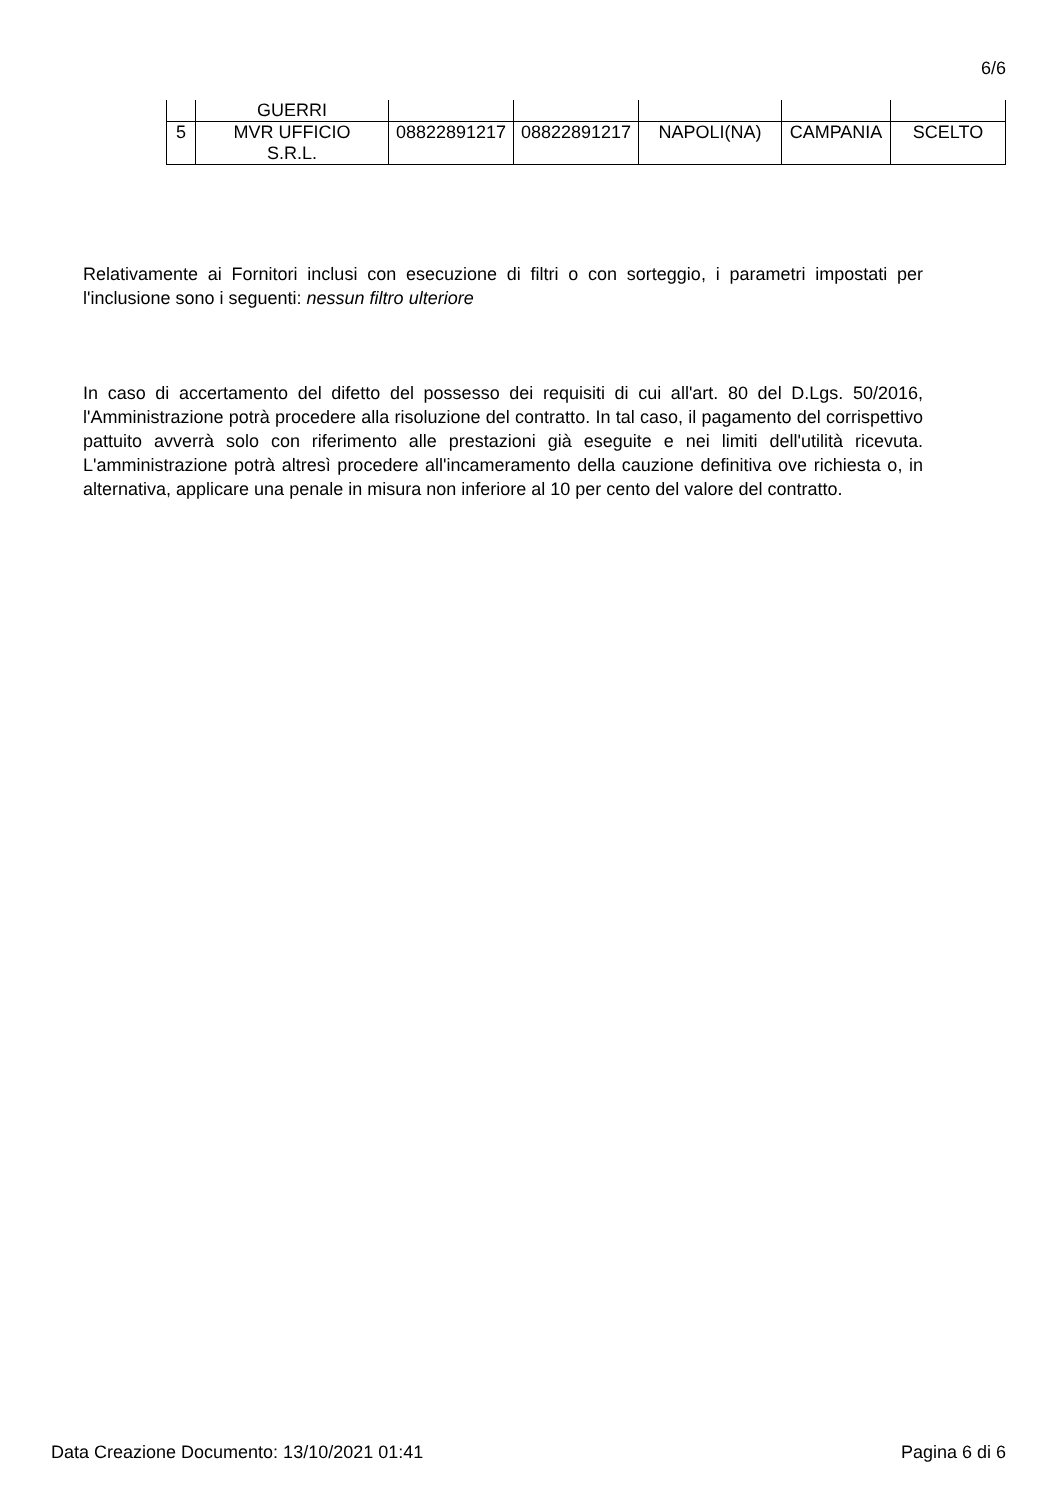6/6
| | GUERRI | | | | | |
| 5 | MVR UFFICIO S.R.L. | 08822891217 | 08822891217 | NAPOLI(NA) | CAMPANIA | SCELTO |
Relativamente ai Fornitori inclusi con esecuzione di filtri o con sorteggio, i parametri impostati per l'inclusione sono i seguenti: nessun filtro ulteriore
In caso di accertamento del difetto del possesso dei requisiti di cui all'art. 80 del D.Lgs. 50/2016, l'Amministrazione potrà procedere alla risoluzione del contratto. In tal caso, il pagamento del corrispettivo pattuito avverrà solo con riferimento alle prestazioni già eseguite e nei limiti dell'utilità ricevuta. L'amministrazione potrà altresì procedere all'incameramento della cauzione definitiva ove richiesta o, in alternativa, applicare una penale in misura non inferiore al 10 per cento del valore del contratto.
Data Creazione Documento: 13/10/2021 01:41 Pagina 6 di 6